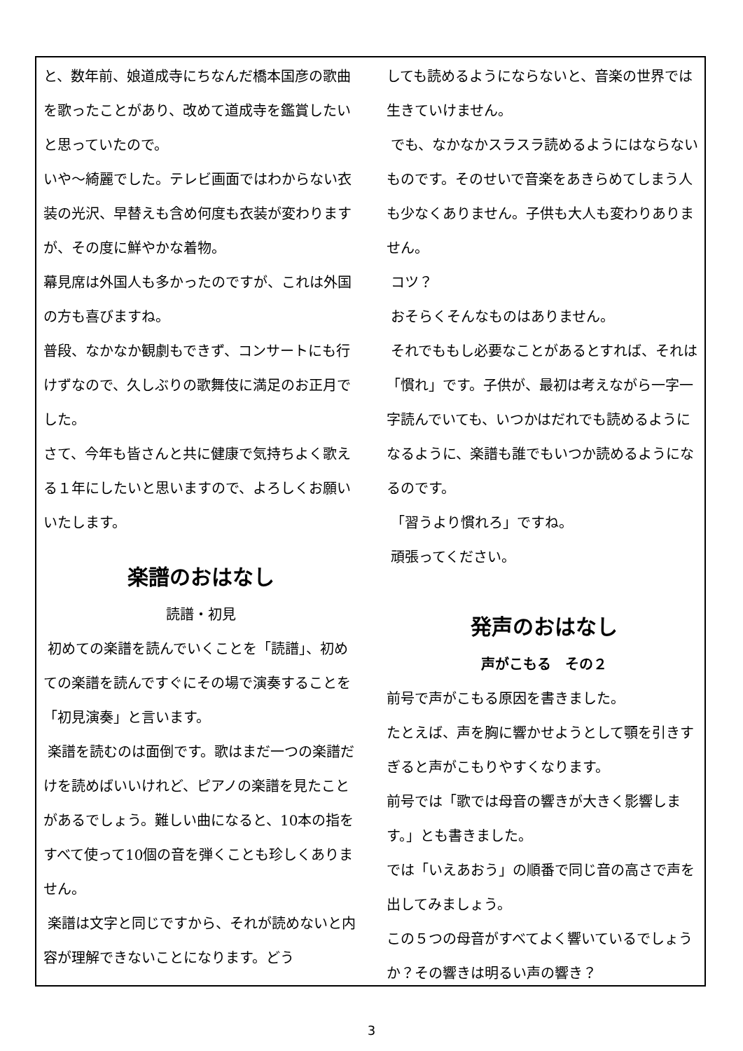と、数年前、娘道成寺にちなんだ橋本国彦の歌曲を歌ったことがあり、改めて道成寺を鑑賞したいと思っていたので。
いや～綺麗でした。テレビ画面ではわからない衣装の光沢、早替えも含め何度も衣装が変わりますが、その度に鮮やかな着物。
幕見席は外国人も多かったのですが、これは外国の方も喜びますね。
普段、なかなか観劇もできず、コンサートにも行けずなので、久しぶりの歌舞伎に満足のお正月でした。
さて、今年も皆さんと共に健康で気持ちよく歌える１年にしたいと思いますので、よろしくお願いいたします。
楽譜のおはなし
読譜・初見
初めての楽譜を読んでいくことを「読譜」、初めての楽譜を読んですぐにその場で演奏することを「初見演奏」と言います。
楽譜を読むのは面倒です。歌はまだ一つの楽譜だけを読めばいいけれど、ピアノの楽譜を見たことがあるでしょう。難しい曲になると、10本の指をすべて使って10個の音を弾くことも珍しくありません。
楽譜は文字と同じですから、それが読めないと内容が理解できないことになります。どう
しても読めるようにならないと、音楽の世界では生きていけません。
でも、なかなかスラスラ読めるようにはならないものです。そのせいで音楽をあきらめてしまう人も少なくありません。子供も大人も変わりありません。
コツ？
おそらくそんなものはありません。
それでももし必要なことがあるとすれば、それは「慣れ」です。子供が、最初は考えながら一字一字読んでいても、いつかはだれでも読めるようになるように、楽譜も誰でもいつか読めるようになるのです。
「習うより慣れろ」ですね。
頑張ってください。
発声のおはなし
声がこもる　その２
前号で声がこもる原因を書きました。
たとえば、声を胸に響かせようとして顎を引きすぎると声がこもりやすくなります。
前号では「歌では母音の響きが大きく影響します。」とも書きました。
では「いえあおう」の順番で同じ音の高さで声を出してみましょう。
この５つの母音がすべてよく響いているでしょうか？その響きは明るい声の響き？
3